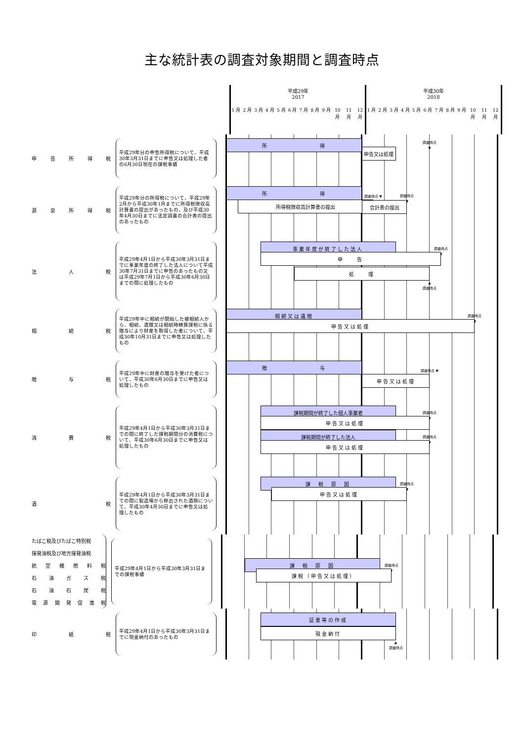主な統計表の調査対象期間と調査時点
平成29年
2017
平成30年
2018
1 月 2 月 3 月 4 月 5 月 6 月 7 月 8 月 9 月 10 月
11 月
12 月
1 月 2 月 3 月 4 月 5 月 6 月 7 月 8 月 9 月 10 月
11 月
12 月
申告所得税
平成29年分の申告所得税について、平成30年3月31日までに申告又は処理した者の6月30日現在の課税事績
所　　　　　　　　得
調査時点
▼
申告又は処理
源泉所得税
平成29年分の所得税について、平成29年2月から平成30年1月までに所得税徴収高計算書の提出があったもの、及び平成30年4月30日までに法定調書の合計表の提出のあったもの
所　　　　　　　　得
調査時点 ▼
所得税徴収高計算書の提出
調査時点
▼
合計表の提出
法 人 税
平成29年4月1日から平成30年3月31日までに事業年度の終了した法人について平成30年7月31日までに申告のあったもの又は平成29年7月1日から平成30年6月30日までの間に処理したもの
事業年度が終了した法人
調査時点
▼
申　　告
処　　理
▲
調査時点
相 続 税
平成29年中に相続が開始した被相続人から、相続、遺贈又は相続時精算課税に係る贈与により財産を取得した者について、平成30年10月31日までに申告又は処理したもの
相続又は遺贈
調査時点
▼
申告又は処理
贈 与 税
平成29年中に財産の贈与を受けた者について、平成30年6月30日までに申告又は処理したもの
贈　　　　　　　　与
調査時点 ▼
申告又は処理
消 費 税
平成29年4月1日から平成30年3月31日までの間に終了した課税期間分の消費税について、平成30年6月30日までに申告又は処理したもの
課税期間が終了した個人事業者
調査時点
▼
申告又は処理
課税期間が終了した法人
調査時点
▼
申告又は処理
酒 税
平成29年4月1日から平成30年3月31日までの間に製造場から移出された酒類について、平成30年4月30日までに申告又は処理したもの
課　税　原　因
調査時点
▼
申告又は処理
たばこ税及びたばこ特別税
揮発油税及び地方揮発油税
航空機燃料税
石油ガス税
石油石炭税
電源開発促進税
平成29年4月1日から平成30年3月31日までの課税事績
課　税　原　因
調査時点
▼
課税（申告又は処理）
印 紙 税
平成29年4月1日から平成30年3月31日までに現金納付のあったもの
証書等の作成
現金納付
▲
調査時点